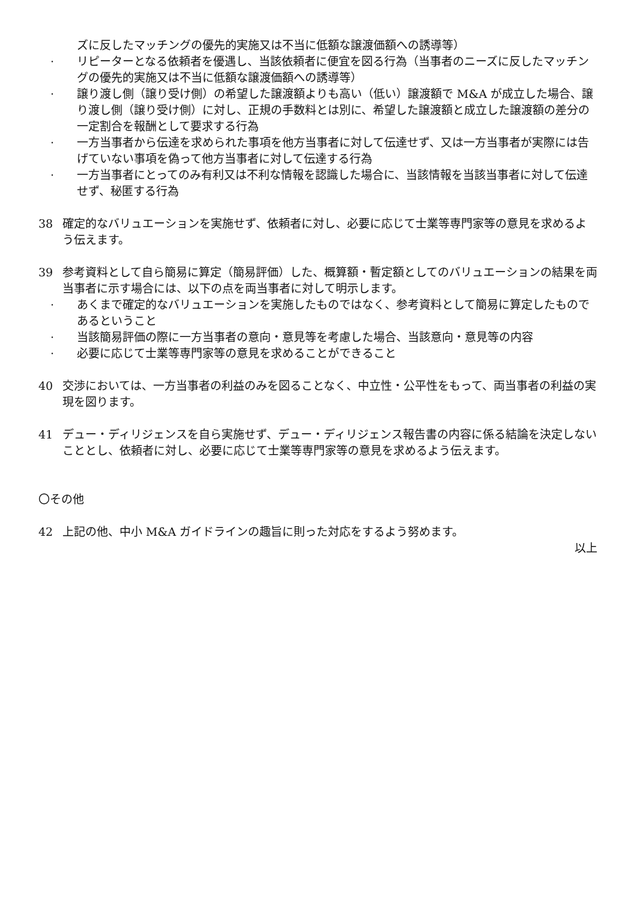ズに反したマッチングの優先的実施又は不当に低額な譲渡価額への誘導等）
· リピーターとなる依頼者を優遇し、当該依頼者に便宜を図る行為（当事者のニーズに反したマッチングの優先的実施又は不当に低額な譲渡価額への誘導等）
· 譲り渡し側（譲り受け側）の希望した譲渡額よりも高い（低い）譲渡額で M&A が成立した場合、譲り渡し側（譲り受け側）に対し、正規の手数料とは別に、希望した譲渡額と成立した譲渡額の差分の一定割合を報酬として要求する行為
· 一方当事者から伝達を求められた事項を他方当事者に対して伝達せず、又は一方当事者が実際には告げていない事項を偽って他方当事者に対して伝達する行為
· 一方当事者にとってのみ有利又は不利な情報を認識した場合に、当該情報を当該当事者に対して伝達せず、秘匿する行為
38 確定的なバリュエーションを実施せず、依頼者に対し、必要に応じて士業等専門家等の意見を求めるよう伝えます。
39 参考資料として自ら簡易に算定（簡易評価）した、概算額・暫定額としてのバリュエーションの結果を両当事者に示す場合には、以下の点を両当事者に対して明示します。
· あくまで確定的なバリュエーションを実施したものではなく、参考資料として簡易に算定したものであるということ
· 当該簡易評価の際に一方当事者の意向・意見等を考慮した場合、当該意向・意見等の内容
· 必要に応じて士業等専門家等の意見を求めることができること
40 交渉においては、一方当事者の利益のみを図ることなく、中立性・公平性をもって、両当事者の利益の実現を図ります。
41 デュー・ディリジェンスを自ら実施せず、デュー・ディリジェンス報告書の内容に係る結論を決定しないこととし、依頼者に対し、必要に応じて士業等専門家等の意見を求めるよう伝えます。
〇その他
42 上記の他、中小 M&A ガイドラインの趣旨に則った対応をするよう努めます。
以上